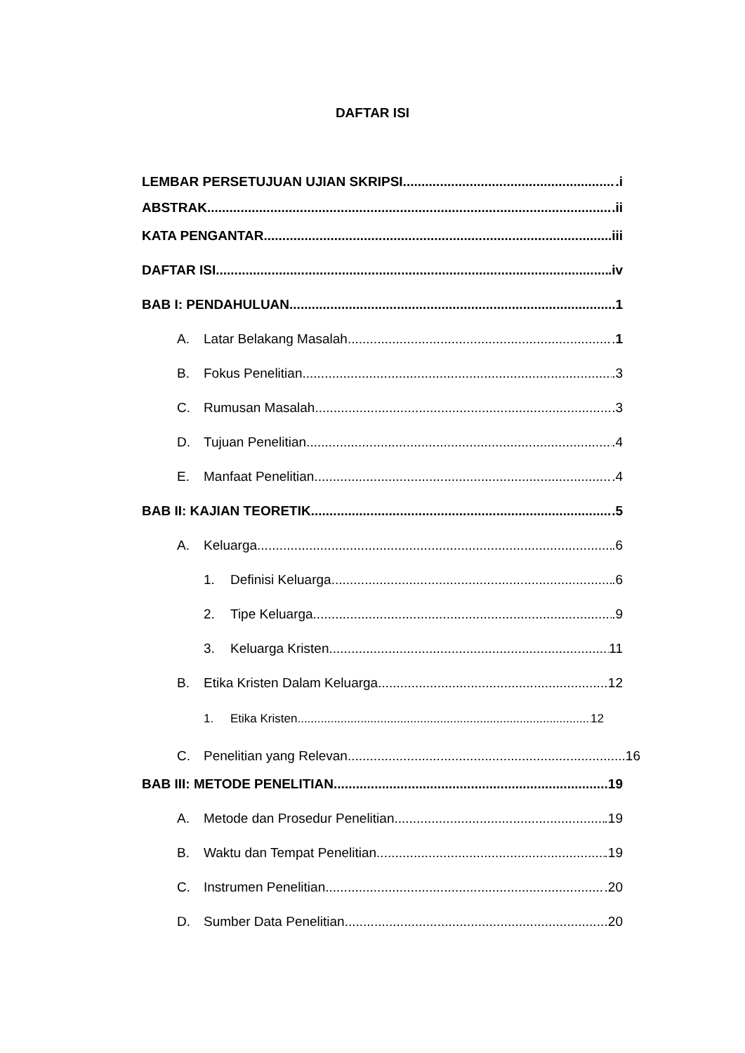DAFTAR ISI
LEMBAR PERSETUJUAN UJIAN SKRIPSI .i
ABSTRAK .ii
KATA PENGANTAR .iii
DAFTAR ISI .iv
BAB I: PENDAHULUAN .1
A. Latar Belakang Masalah .1
B. Fokus Penelitian .3
C. Rumusan Masalah .3
D. Tujuan Penelitian .4
E. Manfaat Penelitian .4
BAB II: KAJIAN TEORETIK .5
A. Keluarga .6
1. Definisi Keluarga .6
2. Tipe Keluarga .9
3. Keluarga Kristen 11
B. Etika Kristen Dalam Keluarga 12
1. Etika Kristen 12
C. Penelitian yang Relevan 16
BAB III: METODE PENELITIAN .19
A. Metode dan Prosedur Penelitian .19
B. Waktu dan Tempat Penelitian .19
C. Instrumen Penelitian .20
D. Sumber Data Penelitian .20